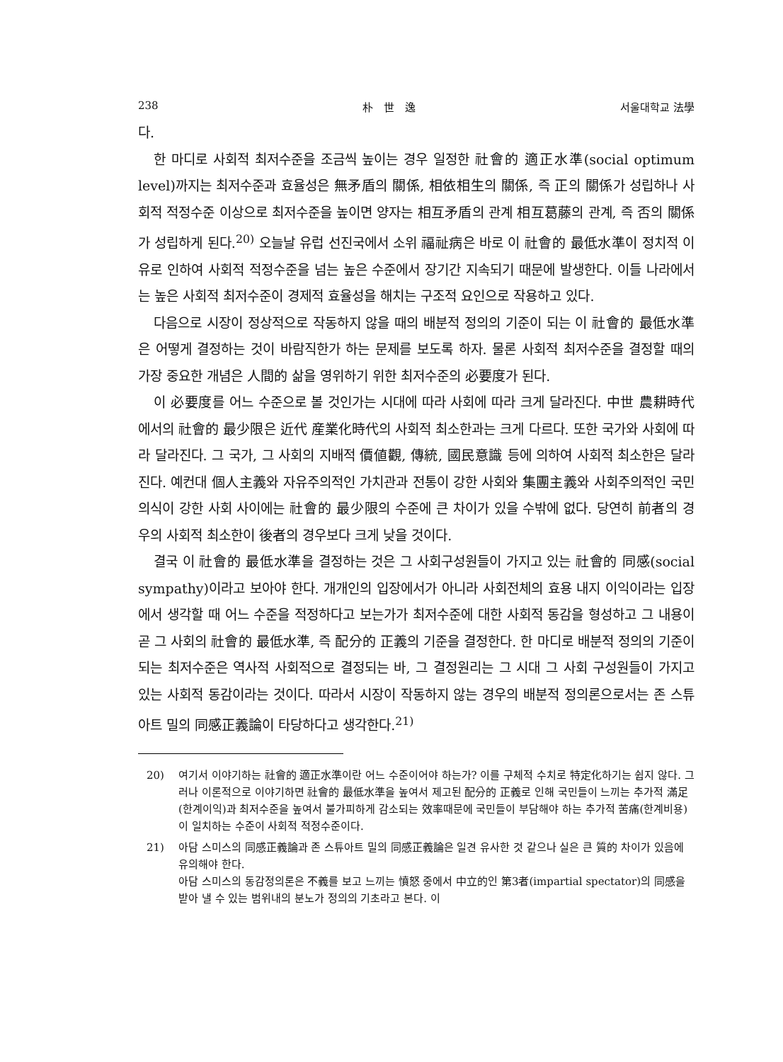238 朴　世　逸 서울대학교 法學
다.
한 마디로 사회적 최저수준을 조금씩 높이는 경우 일정한 社會的 適正水準(social optimum level)까지는 최저수준과 효율성은 無矛盾의 關係, 相依相生의 關係, 즉 正의 關係가 성립하나 사회적 적정수준 이상으로 최저수준을 높이면 양자는 相互矛盾의 관계 相互葛藤의 관계, 즉 否의 關係가 성립하게 된다.<sup>20)</sup> 오늘날 유럽 선진국에서 소위 福祉病은 바로 이 社會的 最低水準이 정치적 이유로 인하여 사회적 적정수준을 넘는 높은 수준에서 장기간 지속되기 때문에 발생한다. 이들 나라에서는 높은 사회적 최저수준이 경제적 효율성을 해치는 구조적 요인으로 작용하고 있다.
다음으로 시장이 정상적으로 작동하지 않을 때의 배분적 정의의 기준이 되는 이 社會的 最低水準은 어떻게 결정하는 것이 바람직한가 하는 문제를 보도록 하자. 물론 사회적 최저수준을 결정할 때의 가장 중요한 개념은 人間的 삶을 영위하기 위한 최저수준의 必要度가 된다.
이 必要度를 어느 수준으로 볼 것인가는 시대에 따라 사회에 따라 크게 달라진다. 中世 農耕時代에서의 社會的 最少限은 近代 産業化時代의 사회적 최소한과는 크게 다르다. 또한 국가와 사회에 따라 달라진다. 그 국가, 그 사회의 지배적 價値觀, 傳統, 國民意識 등에 의하여 사회적 최소한은 달라진다. 예컨대 個人主義와 자유주의적인 가치관과 전통이 강한 사회와 集團主義와 사회주의적인 국민의식이 강한 사회 사이에는 社會的 最少限의 수준에 큰 차이가 있을 수밖에 없다. 당연히 前者의 경우의 사회적 최소한이 後者의 경우보다 크게 낮을 것이다.
결국 이 社會的 最低水準을 결정하는 것은 그 사회구성원들이 가지고 있는 社會的 同感(social sympathy)이라고 보아야 한다. 개개인의 입장에서가 아니라 사회전체의 효용 내지 이익이라는 입장에서 생각할 때 어느 수준을 적정하다고 보는가가 최저수준에 대한 사회적 동감을 형성하고 그 내용이 곧 그 사회의 社會的 最低水準, 즉 配分的 正義의 기준을 결정한다. 한 마디로 배분적 정의의 기준이 되는 최저수준은 역사적 사회적으로 결정되는 바, 그 결정원리는 그 시대 그 사회 구성원들이 가지고 있는 사회적 동감이라는 것이다. 따라서 시장이 작동하지 않는 경우의 배분적 정의론으로서는 존 스튜아트 밀의 同感正義論이 타당하다고 생각한다.<sup>21)</sup>
20) 여기서 이야기하는 社會的 適正水準이란 어느 수준이어야 하는가? 이를 구체적 수치로 特定化하기는 쉽지 않다. 그러나 이론적으로 이야기하면 社會的 最低水準을 높여서 제고된 配分的 正義로 인해 국민들이 느끼는 추가적 滿足(한계이익)과 최저수준을 높여서 불가피하게 감소되는 效率때문에 국민들이 부담해야 하는 추가적 苦痛(한계비용)이 일치하는 수준이 사회적 적정수준이다.
21) 아담 스미스의 同感正義論과 존 스튜아트 밀의 同感正義論은 일견 유사한 것 같으나 실은 큰 質的 차이가 있음에 유의해야 한다.
아담 스미스의 동감정의론은 不義를 보고 느끼는 憤怒 중에서 中立的인 第3者(impartial spectator)의 同感을 받아 낼 수 있는 범위내의 분노가 정의의 기초라고 본다. 이